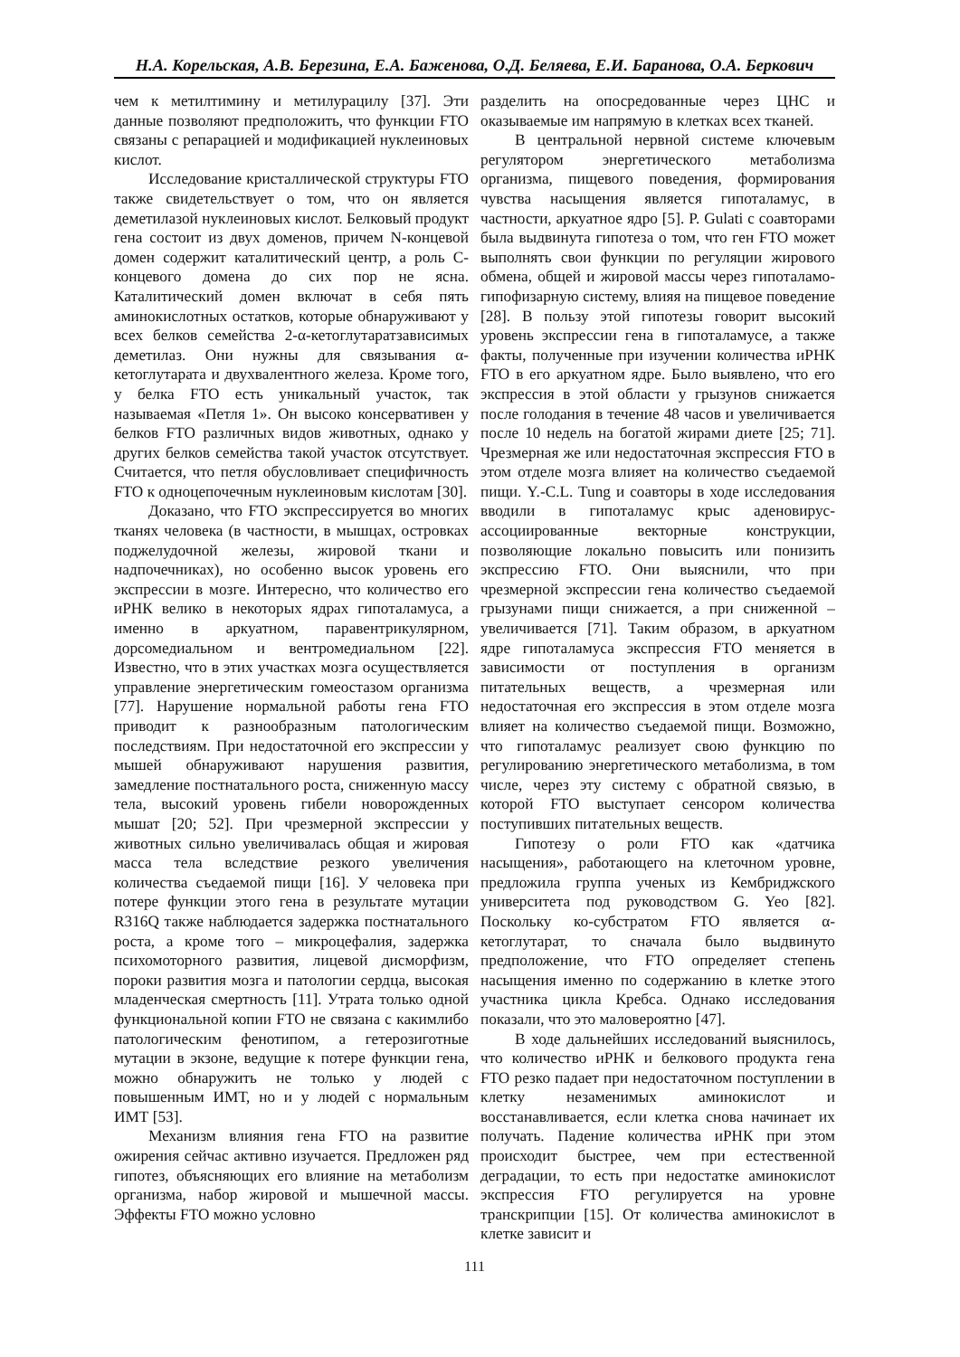Н.А. Корельская, А.В. Березина, Е.А. Баженова, О.Д. Беляева, Е.И. Баранова, О.А. Беркович
чем к метилтимину и метилурацилу [37]. Эти данные позволяют предположить, что функции FTO связаны с репарацией и модификацией нуклеиновых кислот.
Исследование кристаллической структуры FTO также свидетельствует о том, что он является деметилазой нуклеиновых кислот. Белковый продукт гена состоит из двух доменов, причем N-концевой домен содержит каталитический центр, а роль C-концевого домена до сих пор не ясна. Каталитический домен включат в себя пять аминокислотных остатков, которые обнаруживают у всех белков семейства 2-α-кетоглутаратзависимых деметилаз. Они нужны для связывания α-кетоглутарата и двухвалентного железа. Кроме того, у белка FTO есть уникальный участок, так называемая «Петля 1». Он высоко консервативен у белков FTO различных видов животных, однако у других белков семейства такой участок отсутствует. Считается, что петля обусловливает специфичность FTO к одноцепочечным нуклеиновым кислотам [30].
Доказано, что FTO экспрессируется во многих тканях человека (в частности, в мышцах, островках поджелудочной железы, жировой ткани и надпочечниках), но особенно высок уровень его экспрессии в мозге. Интересно, что количество его иРНК велико в некоторых ядрах гипоталамуса, а именно в аркуатном, паравентрикулярном, дорсомедиальном и вентромедиальном [22]. Известно, что в этих участках мозга осуществляется управление энергетическим гомеостазом организма [77]. Нарушение нормальной работы гена FTO приводит к разнообразным патологическим последствиям. При недостаточной его экспрессии у мышей обнаруживают нарушения развития, замедление постнатального роста, сниженную массу тела, высокий уровень гибели новорожденных мышат [20; 52]. При чрезмерной экспрессии у животных сильно увеличивалась общая и жировая масса тела вследствие резкого увеличения количества съедаемой пищи [16]. У человека при потере функции этого гена в результате мутации R316Q также наблюдается задержка постнатального роста, а кроме того – микроцефалия, задержка психомоторного развития, лицевой дисморфизм, пороки развития мозга и патологии сердца, высокая младенческая смертность [11]. Утрата только одной функциональной копии FTO не связана с какимлибо патологическим фенотипом, а гетерозиготные мутации в экзоне, ведущие к потере функции гена, можно обнаружить не только у людей с повышенным ИМТ, но и у людей с нормальным ИМТ [53].
Механизм влияния гена FTO на развитие ожирения сейчас активно изучается. Предложен ряд гипотез, объясняющих его влияние на метаболизм организма, набор жировой и мышечной массы. Эффекты FTO можно условно
разделить на опосредованные через ЦНС и оказываемые им напрямую в клетках всех тканей.
В центральной нервной системе ключевым регулятором энергетического метаболизма организма, пищевого поведения, формирования чувства насыщения является гипоталамус, в частности, аркуатное ядро [5]. P. Gulati с соавторами была выдвинута гипотеза о том, что ген FTO может выполнять свои функции по регуляции жирового обмена, общей и жировой массы через гипоталамо-гипофизарную систему, влияя на пищевое поведение [28]. В пользу этой гипотезы говорит высокий уровень экспрессии гена в гипоталамусе, а также факты, полученные при изучении количества иРНК FTO в его аркуатном ядре. Было выявлено, что его экспрессия в этой области у грызунов снижается после голодания в течение 48 часов и увеличивается после 10 недель на богатой жирами диете [25; 71]. Чрезмерная же или недостаточная экспрессия FTO в этом отделе мозга влияет на количество съедаемой пищи. Y.-C.L. Tung и соавторы в ходе исследования вводили в гипоталамус крыс аденовирус-ассоциированные векторные конструкции, позволяющие локально повысить или понизить экспрессию FTO. Они выяснили, что при чрезмерной экспрессии гена количество съедаемой грызунами пищи снижается, а при сниженной – увеличивается [71]. Таким образом, в аркуатном ядре гипоталамуса экспрессия FTO меняется в зависимости от поступления в организм питательных веществ, а чрезмерная или недостаточная его экспрессия в этом отделе мозга влияет на количество съедаемой пищи. Возможно, что гипоталамус реализует свою функцию по регулированию энергетического метаболизма, в том числе, через эту систему с обратной связью, в которой FTO выступает сенсором количества поступивших питательных веществ.
Гипотезу о роли FTO как «датчика насыщения», работающего на клеточном уровне, предложила группа ученых из Кембриджского университета под руководством G. Yeo [82]. Поскольку ко-субстратом FTO является α-кетоглутарат, то сначала было выдвинуто предположение, что FTO определяет степень насыщения именно по содержанию в клетке этого участника цикла Кребса. Однако исследования показали, что это маловероятно [47].
В ходе дальнейших исследований выяснилось, что количество иРНК и белкового продукта гена FTO резко падает при недостаточном поступлении в клетку незаменимых аминокислот и восстанавливается, если клетка снова начинает их получать. Падение количества иРНК при этом происходит быстрее, чем при естественной деградации, то есть при недостатке аминокислот экспрессия FTO регулируется на уровне транскрипции [15]. От количества аминокислот в клетке зависит и
111